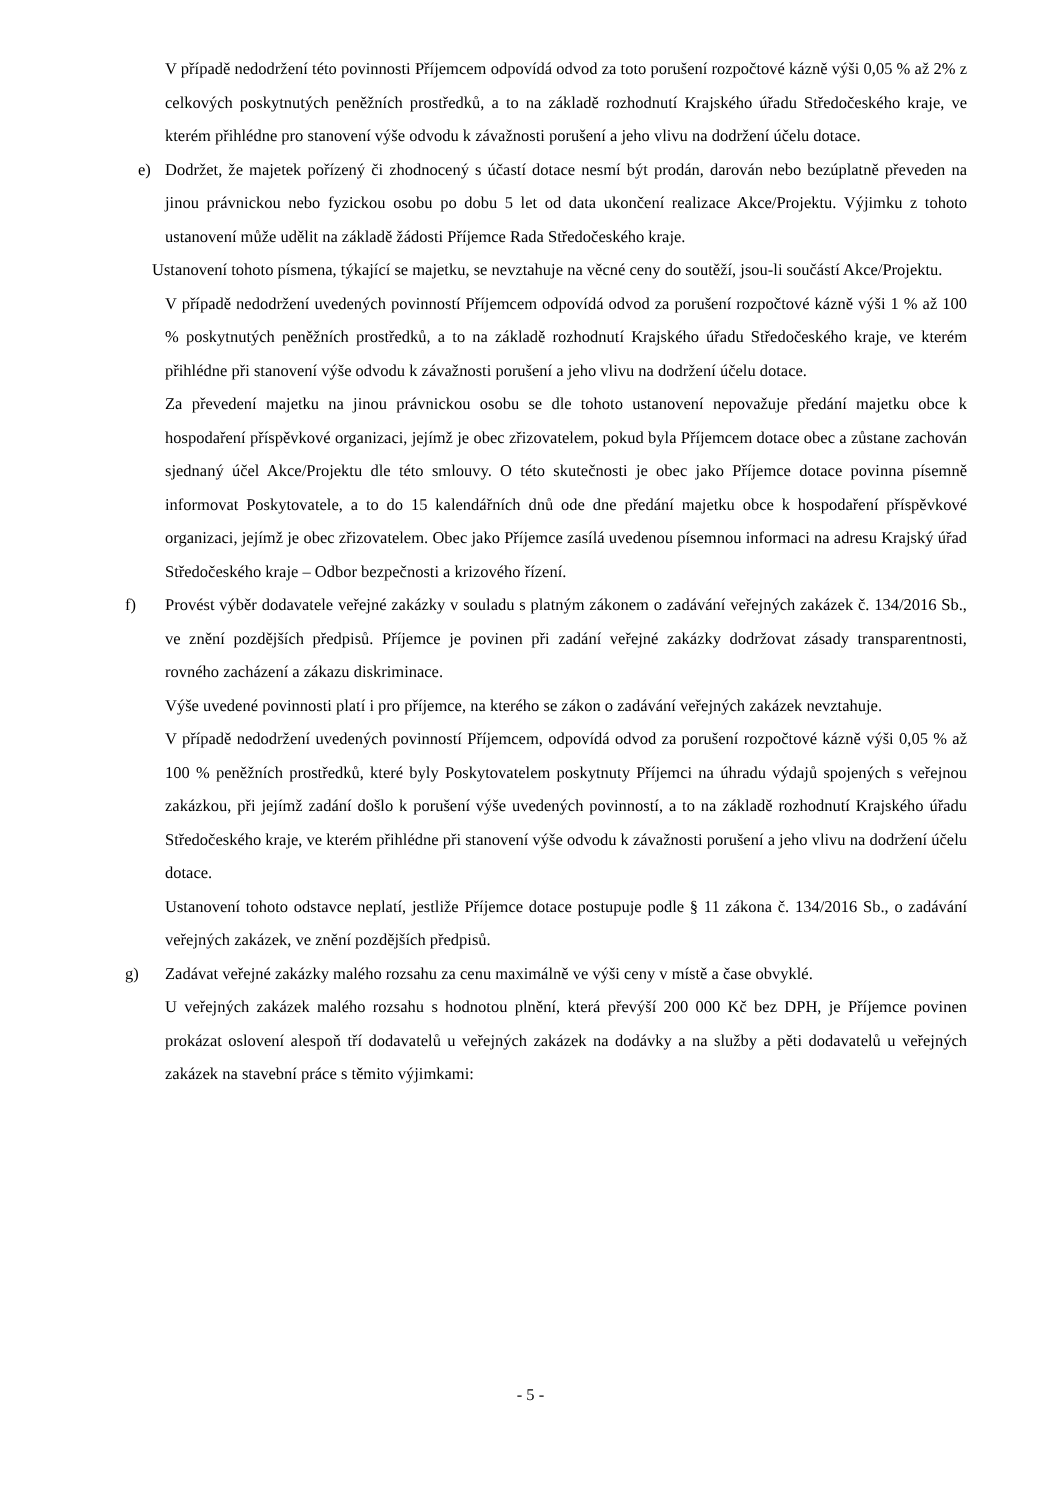V případě nedodržení této povinnosti Příjemcem odpovídá odvod za toto porušení rozpočtové kázně výši 0,05 % až 2% z celkových poskytnutých peněžních prostředků, a to na základě rozhodnutí Krajského úřadu Středočeského kraje, ve kterém přihlédne pro stanovení výše odvodu k závažnosti porušení a jeho vlivu na dodržení účelu dotace.
e) Dodržet, že majetek pořízený či zhodnocený s účastí dotace nesmí být prodán, darován nebo bezúplatně převeden na jinou právnickou nebo fyzickou osobu po dobu 5 let od data ukončení realizace Akce/Projektu. Výjimku z tohoto ustanovení může udělit na základě žádosti Příjemce Rada Středočeského kraje.
Ustanovení tohoto písmena, týkající se majetku, se nevztahuje na věcné ceny do soutěží, jsou-li součástí Akce/Projektu.
V případě nedodržení uvedených povinností Příjemcem odpovídá odvod za porušení rozpočtové kázně výši 1 % až 100 % poskytnutých peněžních prostředků, a to na základě rozhodnutí Krajského úřadu Středočeského kraje, ve kterém přihlédne při stanovení výše odvodu k závažnosti porušení a jeho vlivu na dodržení účelu dotace.
Za převedení majetku na jinou právnickou osobu se dle tohoto ustanovení nepovažuje předání majetku obce k hospodaření příspěvkové organizaci, jejímž je obec zřizovatelem, pokud byla Příjemcem dotace obec a zůstane zachován sjednaný účel Akce/Projektu dle této smlouvy. O této skutečnosti je obec jako Příjemce dotace povinna písemně informovat Poskytovatele, a to do 15 kalendářních dnů ode dne předání majetku obce k hospodaření příspěvkové organizaci, jejímž je obec zřizovatelem. Obec jako Příjemce zasílá uvedenou písemnou informaci na adresu Krajský úřad Středočeského kraje – Odbor bezpečnosti a krizového řízení.
f) Provést výběr dodavatele veřejné zakázky v souladu s platným zákonem o zadávání veřejných zakázek č. 134/2016 Sb., ve znění pozdějších předpisů. Příjemce je povinen při zadání veřejné zakázky dodržovat zásady transparentnosti, rovného zacházení a zákazu diskriminace.
Výše uvedené povinnosti platí i pro příjemce, na kterého se zákon o zadávání veřejných zakázek nevztahuje.
V případě nedodržení uvedených povinností Příjemcem, odpovídá odvod za porušení rozpočtové kázně výši 0,05 % až 100 % peněžních prostředků, které byly Poskytovatelem poskytnuty Příjemci na úhradu výdajů spojených s veřejnou zakázkou, při jejímž zadání došlo k porušení výše uvedených povinností, a to na základě rozhodnutí Krajského úřadu Středočeského kraje, ve kterém přihlédne při stanovení výše odvodu k závažnosti porušení a jeho vlivu na dodržení účelu dotace.
Ustanovení tohoto odstavce neplatí, jestliže Příjemce dotace postupuje podle § 11 zákona č. 134/2016 Sb., o zadávání veřejných zakázek, ve znění pozdějších předpisů.
g) Zadávat veřejné zakázky malého rozsahu za cenu maximálně ve výši ceny v místě a čase obvyklé.
U veřejných zakázek malého rozsahu s hodnotou plnění, která převýší 200 000 Kč bez DPH, je Příjemce povinen prokázat oslovení alespoň tří dodavatelů u veřejných zakázek na dodávky a na služby a pěti dodavatelů u veřejných zakázek na stavební práce s těmito výjimkami:
- 5 -